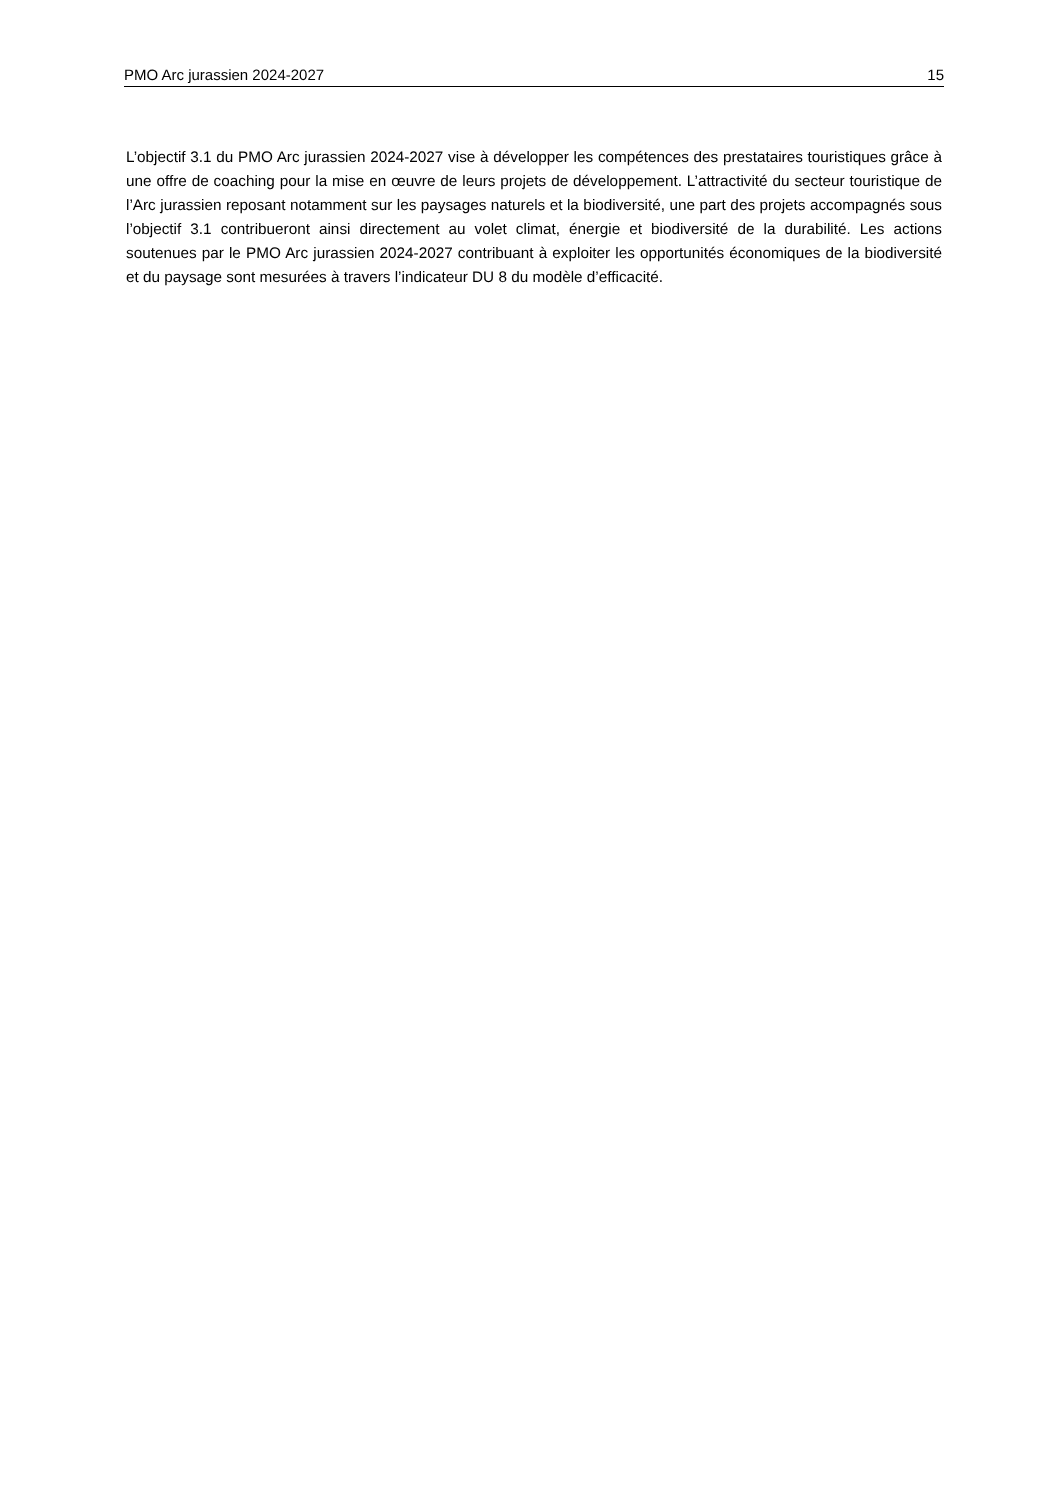PMO Arc jurassien 2024-2027 15
L’objectif 3.1 du PMO Arc jurassien 2024-2027 vise à développer les compétences des prestataires touristiques grâce à une offre de coaching pour la mise en œuvre de leurs projets de développement. L’attractivité du secteur touristique de l’Arc jurassien reposant notamment sur les paysages naturels et la biodiversité, une part des projets accompagnés sous l’objectif 3.1 contribueront ainsi directement au volet climat, énergie et biodiversité de la durabilité. Les actions soutenues par le PMO Arc jurassien 2024-2027 contribuant à exploiter les opportunités économiques de la biodiversité et du paysage sont mesurées à travers l’indicateur DU 8 du modèle d’efficacité.